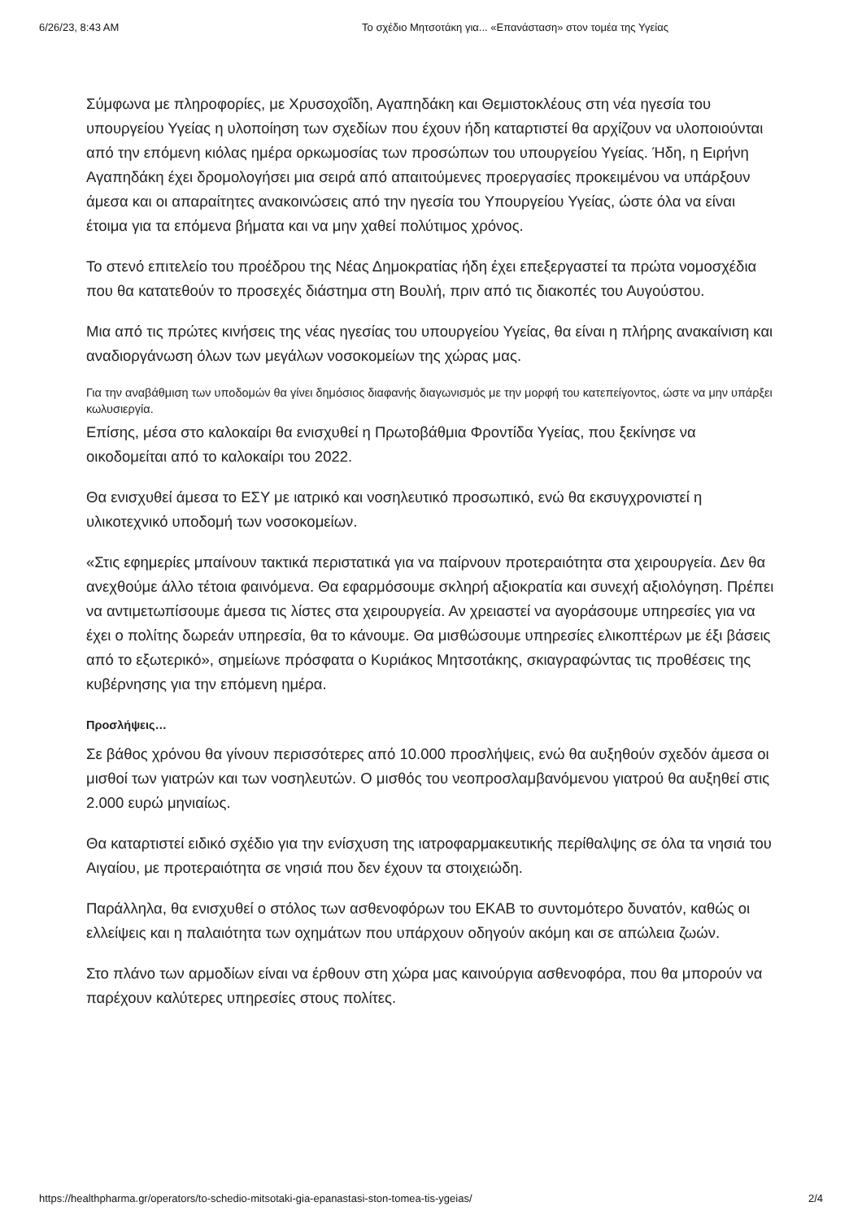6/26/23, 8:43 AM Το σχέδιο Μητσοτάκη για... «Επανάσταση» στον τομέα της Υγείας
Σύμφωνα με πληροφορίες, με Χρυσοχοΐδη, Αγαπηδάκη και Θεμιστοκλέους στη νέα ηγεσία του υπουργείου Υγείας η υλοποίηση των σχεδίων που έχουν ήδη καταρτιστεί θα αρχίζουν να υλοποιούνται από την επόμενη κιόλας ημέρα ορκωμοσίας των προσώπων του υπουργείου Υγείας. Ήδη, η Ειρήνη Αγαπηδάκη έχει δρομολογήσει μια σειρά από απαιτούμενες προεργασίες προκειμένου να υπάρξουν άμεσα και οι απαραίτητες ανακοινώσεις από την ηγεσία του Υπουργείου Υγείας, ώστε όλα να είναι έτοιμα για τα επόμενα βήματα και να μην χαθεί πολύτιμος χρόνος.
Το στενό επιτελείο του προέδρου της Νέας Δημοκρατίας ήδη έχει επεξεργαστεί τα πρώτα νομοσχέδια που θα κατατεθούν το προσεχές διάστημα στη Βουλή, πριν από τις διακοπές του Αυγούστου.
Μια από τις πρώτες κινήσεις της νέας ηγεσίας του υπουργείου Υγείας, θα είναι η πλήρης ανακαίνιση και αναδιοργάνωση όλων των μεγάλων νοσοκομείων της χώρας μας.
Για την αναβάθμιση των υποδομών θα γίνει δημόσιος διαφανής διαγωνισμός με την μορφή του κατεπείγοντος, ώστε να μην υπάρξει κωλυσιεργία.
Επίσης, μέσα στο καλοκαίρι θα ενισχυθεί η Πρωτοβάθμια Φροντίδα Υγείας, που ξεκίνησε να οικοδομείται από το καλοκαίρι του 2022.
Θα ενισχυθεί άμεσα το ΕΣΥ με ιατρικό και νοσηλευτικό προσωπικό, ενώ θα εκσυγχρονιστεί η υλικοτεχνικό υποδομή των νοσοκομείων.
«Στις εφημερίες μπαίνουν τακτικά περιστατικά για να παίρνουν προτεραιότητα στα χειρουργεία. Δεν θα ανεχθούμε άλλο τέτοια φαινόμενα. Θα εφαρμόσουμε σκληρή αξιοκρατία και συνεχή αξιολόγηση. Πρέπει να αντιμετωπίσουμε άμεσα τις λίστες στα χειρουργεία. Αν χρειαστεί να αγοράσουμε υπηρεσίες για να έχει ο πολίτης δωρεάν υπηρεσία, θα το κάνουμε. Θα μισθώσουμε υπηρεσίες ελικοπτέρων με έξι βάσεις από το εξωτερικό», σημείωνε πρόσφατα ο Κυριάκος Μητσοτάκης, σκιαγραφώντας τις προθέσεις της κυβέρνησης για την επόμενη ημέρα.
Προσλήψεις…
Σε βάθος χρόνου θα γίνουν περισσότερες από 10.000 προσλήψεις, ενώ θα αυξηθούν σχεδόν άμεσα οι μισθοί των γιατρών και των νοσηλευτών. Ο μισθός του νεοπροσλαμβανόμενου γιατρού θα αυξηθεί στις 2.000 ευρώ μηνιαίως.
Θα καταρτιστεί ειδικό σχέδιο για την ενίσχυση της ιατροφαρμακευτικής περίθαλψης σε όλα τα νησιά του Αιγαίου, με προτεραιότητα σε νησιά που δεν έχουν τα στοιχειώδη.
Παράλληλα, θα ενισχυθεί ο στόλος των ασθενοφόρων του ΕΚΑΒ το συντομότερο δυνατόν, καθώς οι ελλείψεις και η παλαιότητα των οχημάτων που υπάρχουν οδηγούν ακόμη και σε απώλεια ζωών.
Στο πλάνο των αρμοδίων είναι να έρθουν στη χώρα μας καινούργια ασθενοφόρα, που θα μπορούν να παρέχουν καλύτερες υπηρεσίες στους πολίτες.
https://healthpharma.gr/operators/to-schedio-mitsotaki-gia-epanastasi-ston-tomea-tis-ygeias/ 2/4